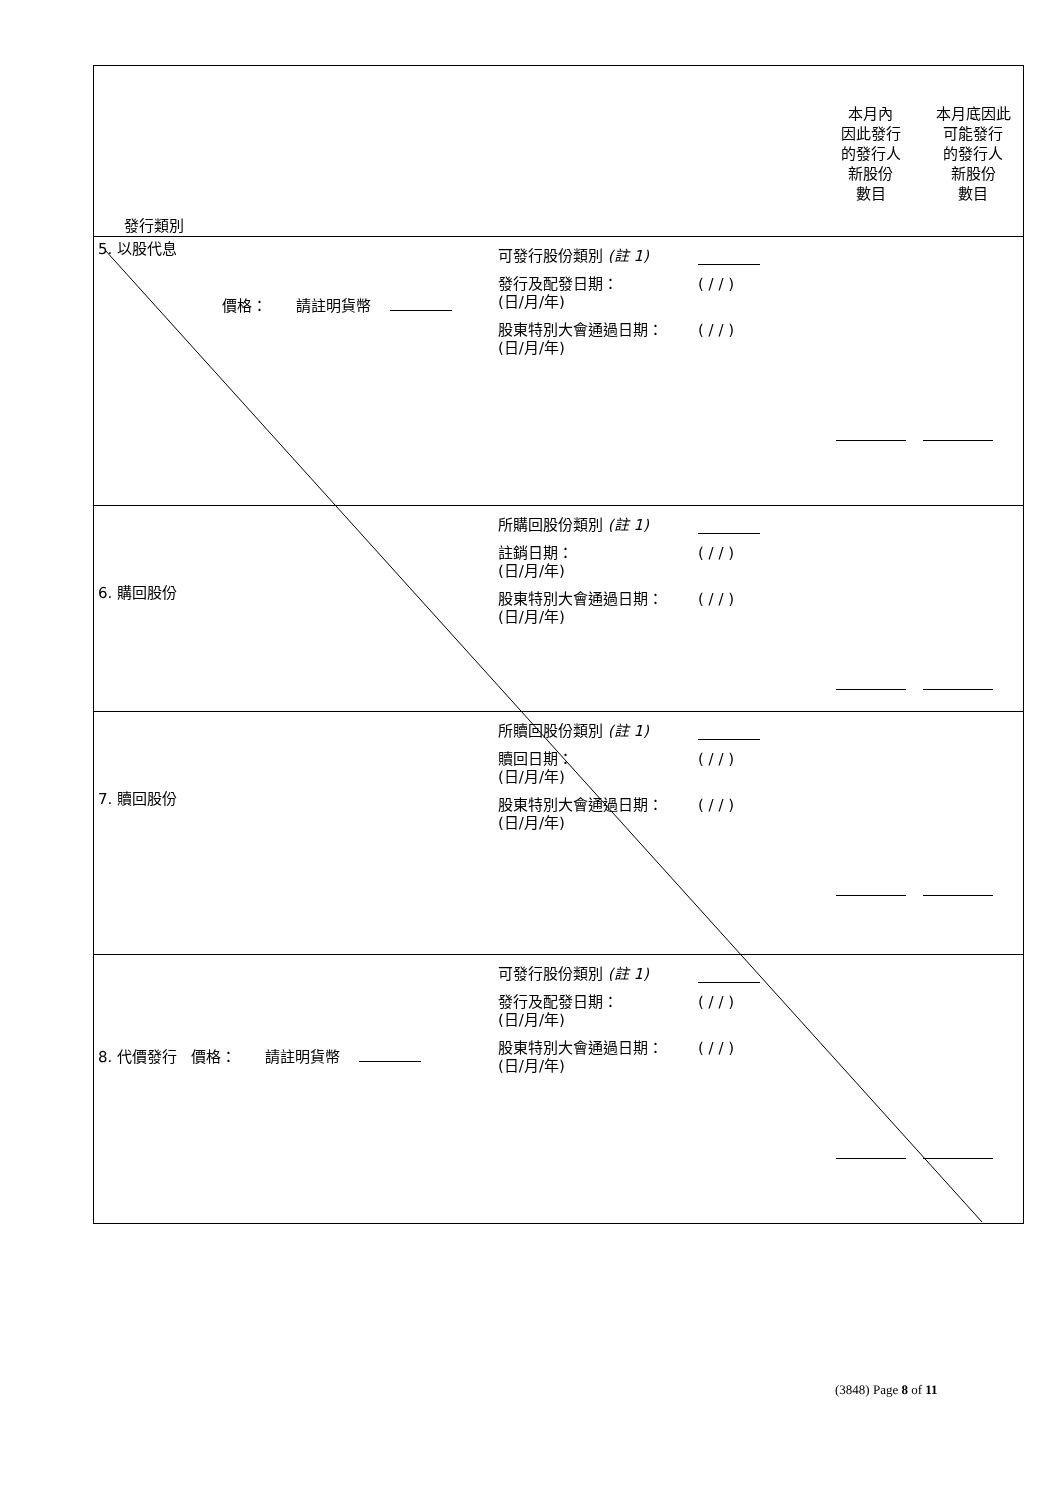| 發行類別 本月內 因此發行 的發行人 新股份 數目 本月底因此 可能發行 的發行人 新股份 數目 |
| 5. 以股代息 價格： 請註明貨幣 可發行股份類別 (註 1) 發行及配發日期： (日/月/年) ( / / ) 股東特別大會通過日期： (日/月/年) ( / / ) |
| 6. 購回股份 所購回股份類別 (註 1) 註銷日期： (日/月/年) ( / / ) 股東特別大會通過日期： (日/月/年) ( / / ) |
| 7. 贖回股份 所贖回股份類別 (註 1) 贖回日期： (日/月/年) ( / / ) 股東特別大會通過日期： (日/月/年) ( / / ) |
| 8. 代價發行 價格： 請註明貨幣 可發行股份類別 (註 1) 發行及配發日期： (日/月/年) ( / / ) 股東特別大會通過日期： (日/月/年) ( / / ) |
(3848) Page 8 of 11